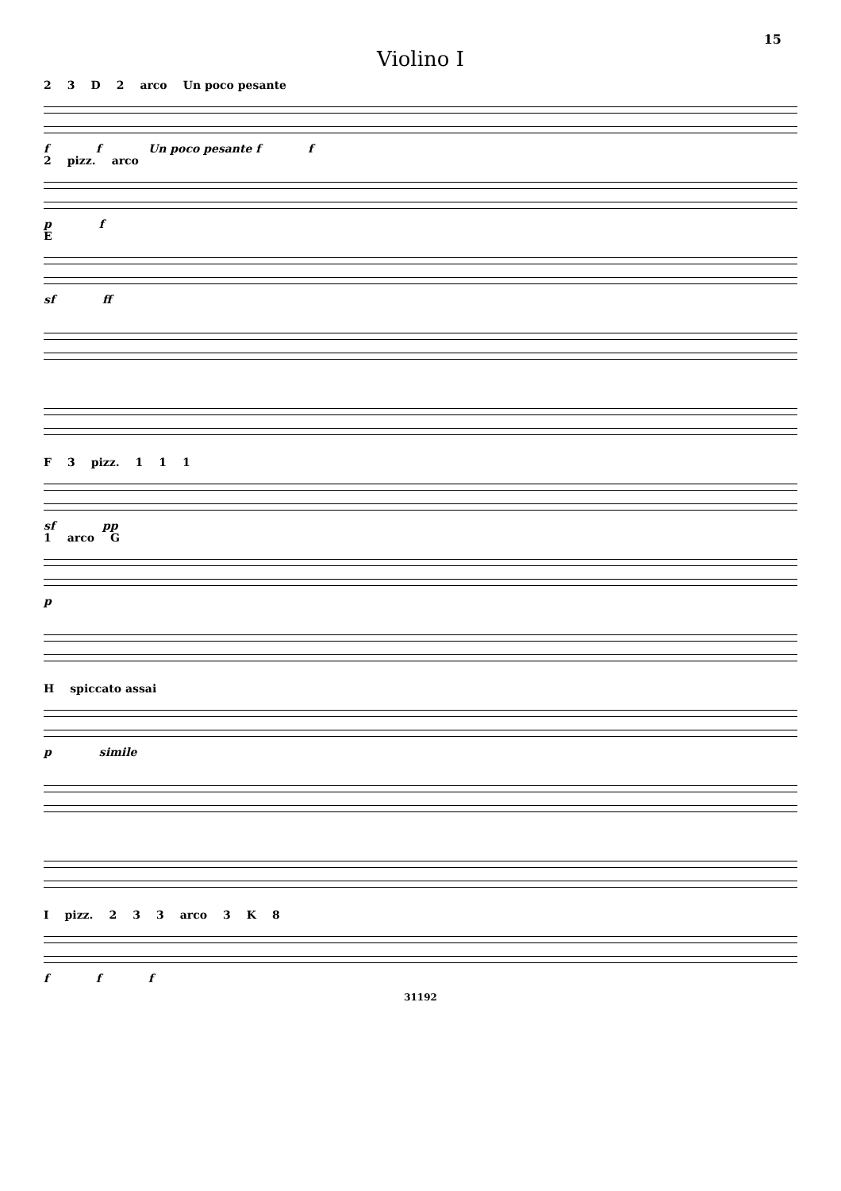15
Violino I
23 D 2 arco Un poco pesante
f f Un poco pesante f f
2 pizz. arco
p f
E
sf ff
F 3 pizz. 111
sf pp
1 arco G
p
Hspiccato assai
p simile
Ipizz. 233 arco 3 K 8
f f f
31192